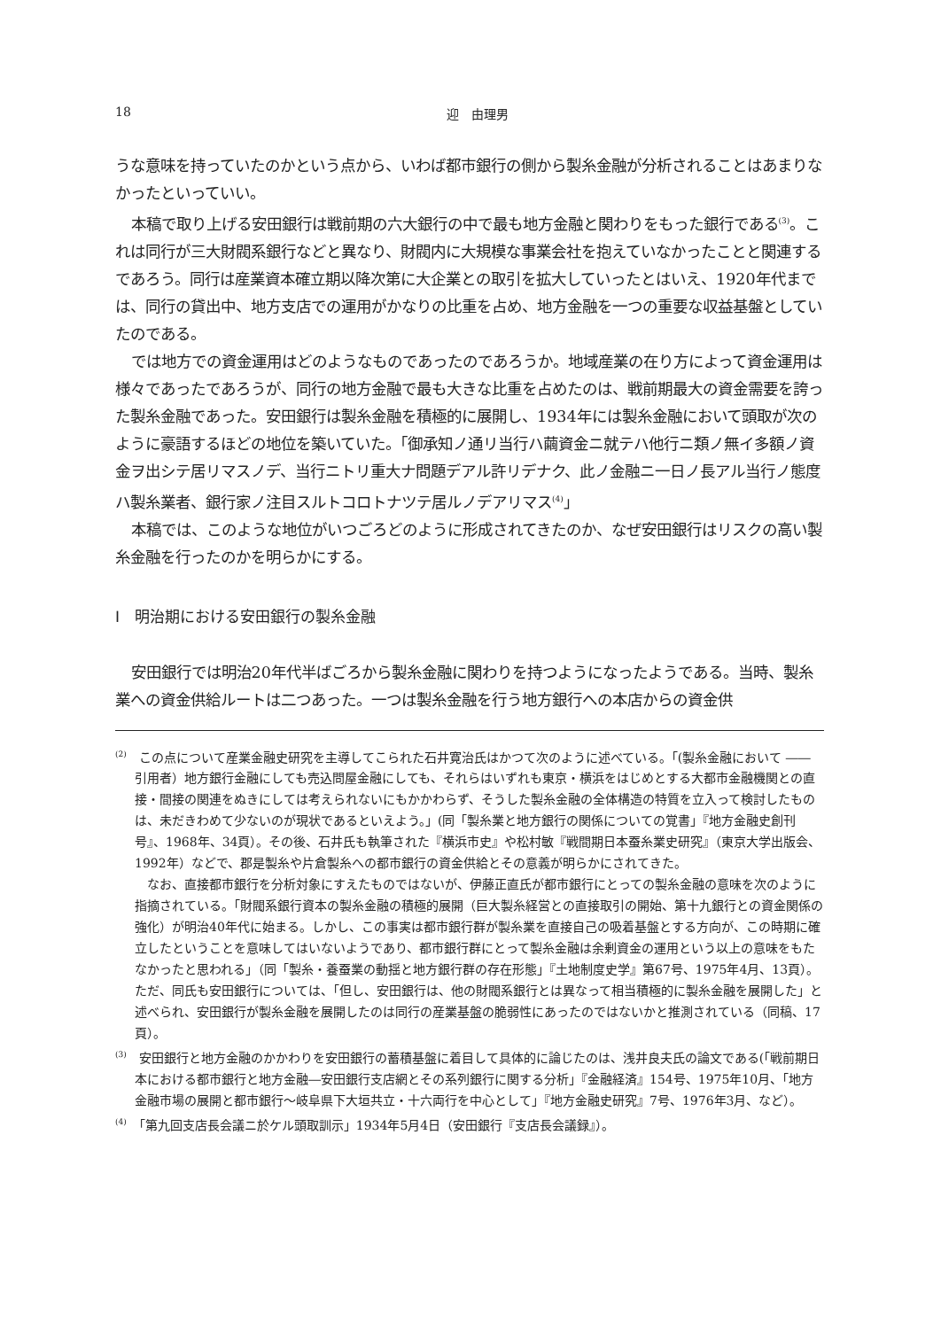18
迎　由理男
うな意味を持っていたのかという点から、いわば都市銀行の側から製糸金融が分析されることはあまりなかったといっていい。
本稿で取り上げる安田銀行は戦前期の六大銀行の中で最も地方金融と関わりをもった銀行である<sup>(3)</sup>。これは同行が三大財閥系銀行などと異なり、財閥内に大規模な事業会社を抱えていなかったことと関連するであろう。同行は産業資本確立期以降次第に大企業との取引を拡大していったとはいえ、1920年代までは、同行の貸出中、地方支店での運用がかなりの比重を占め、地方金融を一つの重要な収益基盤としていたのである。
では地方での資金運用はどのようなものであったのであろうか。地域産業の在り方によって資金運用は様々であったであろうが、同行の地方金融で最も大きな比重を占めたのは、戦前期最大の資金需要を誇った製糸金融であった。安田銀行は製糸金融を積極的に展開し、1934年には製糸金融において頭取が次のように豪語するほどの地位を築いていた。「御承知ノ通リ当行ハ繭資金ニ就テハ他行ニ類ノ無イ多額ノ資金ヲ出シテ居リマスノデ、当行ニトリ重大ナ問題デアル許リデナク、此ノ金融ニ一日ノ長アル当行ノ態度ハ製糸業者、銀行家ノ注目スルトコロトナツテ居ルノデアリマス<sup>(4)</sup>」
本稿では、このような地位がいつごろどのように形成されてきたのか、なぜ安田銀行はリスクの高い製糸金融を行ったのかを明らかにする。
Ⅰ　明治期における安田銀行の製糸金融
安田銀行では明治20年代半ばごろから製糸金融に関わりを持つようになったようである。当時、製糸業への資金供給ルートは二つあった。一つは製糸金融を行う地方銀行への本店からの資金供
<sup>(2)</sup>　この点について産業金融史研究を主導してこられた石井寛治氏はかつて次のように述べている。「(製糸金融において ―― 引用者）地方銀行金融にしても売込問屋金融にしても、それらはいずれも東京・横浜をはじめとする大都市金融機関との直接・間接の関連をぬきにしては考えられないにもかかわらず、そうした製糸金融の全体構造の特質を立入って検討したものは、未だきわめて少ないのが現状であるといえよう。」(同「製糸業と地方銀行の関係についての覚書」『地方金融史創刊号』、1968年、34頁）。その後、石井氏も執筆された『横浜市史』や松村敏『戦間期日本蚕糸業史研究』（東京大学出版会、1992年）などで、郡是製糸や片倉製糸への都市銀行の資金供給とその意義が明らかにされてきた。
なお、直接都市銀行を分析対象にすえたものではないが、伊藤正直氏が都市銀行にとっての製糸金融の意味を次のように指摘されている。「財閥系銀行資本の製糸金融の積極的展開（巨大製糸経営との直接取引の開始、第十九銀行との資金関係の強化）が明治40年代に始まる。しかし、この事実は都市銀行群が製糸業を直接自己の吸着基盤とする方向が、この時期に確立したということを意味してはいないようであり、都市銀行群にとって製糸金融は余剰資金の運用という以上の意味をもたなかったと思われる」（同「製糸・養蚕業の動揺と地方銀行群の存在形態」『土地制度史学』第67号、1975年4月、13頁）。ただ、同氏も安田銀行については、「但し、安田銀行は、他の財閥系銀行とは異なって相当積極的に製糸金融を展開した」と述べられ、安田銀行が製糸金融を展開したのは同行の産業基盤の脆弱性にあったのではないかと推測されている（同稿、17頁）。
<sup>(3)</sup>　安田銀行と地方金融のかかわりを安田銀行の蓄積基盤に着目して具体的に論じたのは、浅井良夫氏の論文である(「戦前期日本における都市銀行と地方金融―安田銀行支店網とその系列銀行に関する分析」『金融経済』154号、1975年10月、「地方金融市場の展開と都市銀行～岐阜県下大垣共立・十六両行を中心として」『地方金融史研究』7号、1976年3月、など）。
<sup>(4)</sup>　「第九回支店長会議ニ於ケル頭取訓示」1934年5月4日（安田銀行『支店長会議録』）。